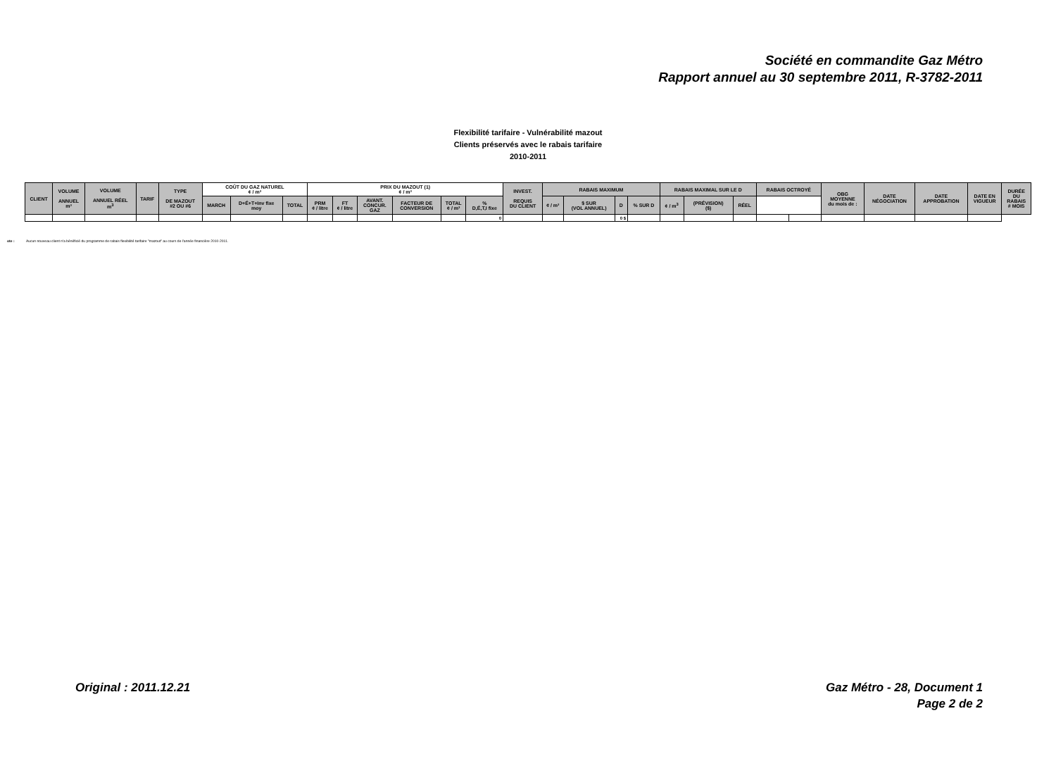Société en commandite Gaz Métro
Rapport annuel au 30 septembre 2011, R-3782-2011
Flexibilité tarifaire - Vulnérabilité mazout
Clients préservés avec le rabais tarifaire
2010-2011
| CLIENT | VOLUME ANNUEL m³ | VOLUME ANNUEL RÉEL m<sup>3</sup> | TARIF | TYPE DE MAZOUT #2 OU #6 | COÛT DU GAZ NATUREL ¢ / m³ | | | PRIX DU MAZOUT (1) ¢ / m³ | | | | | | INVEST. REQUIS DU CLIENT | RABAIS MAXIMUM | | | | RABAIS MAXIMAL SUR LE D | | | RABAIS OCTROYÉ | | OBG MOYENNE du mois de : | DATE NÉGOCIATION | DATE APPROBATION | DATE EN VIGUEUR | DURÉE DU RABAIS # MOIS |
| --- | --- | --- | --- | --- | --- | --- | --- | --- | --- | --- | --- | --- | --- | --- | --- | --- | --- | --- | --- | --- | --- | --- | --- | --- | --- | --- | --- | --- |
| | | | | | MARCH | D+É+T+Inv fixe moy | TOTAL | PRM ¢ / litre | FT ¢ / litre | AVANT. CONCUR. GAZ | FACTEUR DE CONVERSION | TOTAL ¢ / m³ | % D,É,T,I fixe | | ¢ / m³ | $ SUR (VOL ANNUEL) | D | % SUR D | ¢ / m<sup>3</sup> | (PRÉVISION) ($) | RÉEL | | | | | | | |
| | | | | | | | | | | | | | 0 | | | | 0 $ | | | | | | | | | | | |
ote : Aucun nouveau client n'a bénéficié du programme de rabais flexibilité tarifaire "mazout" au cours de l'année financière 2010-2011.
Original : 2011.12.21 Gaz Métro - 28, Document 1
Page 2 de 2